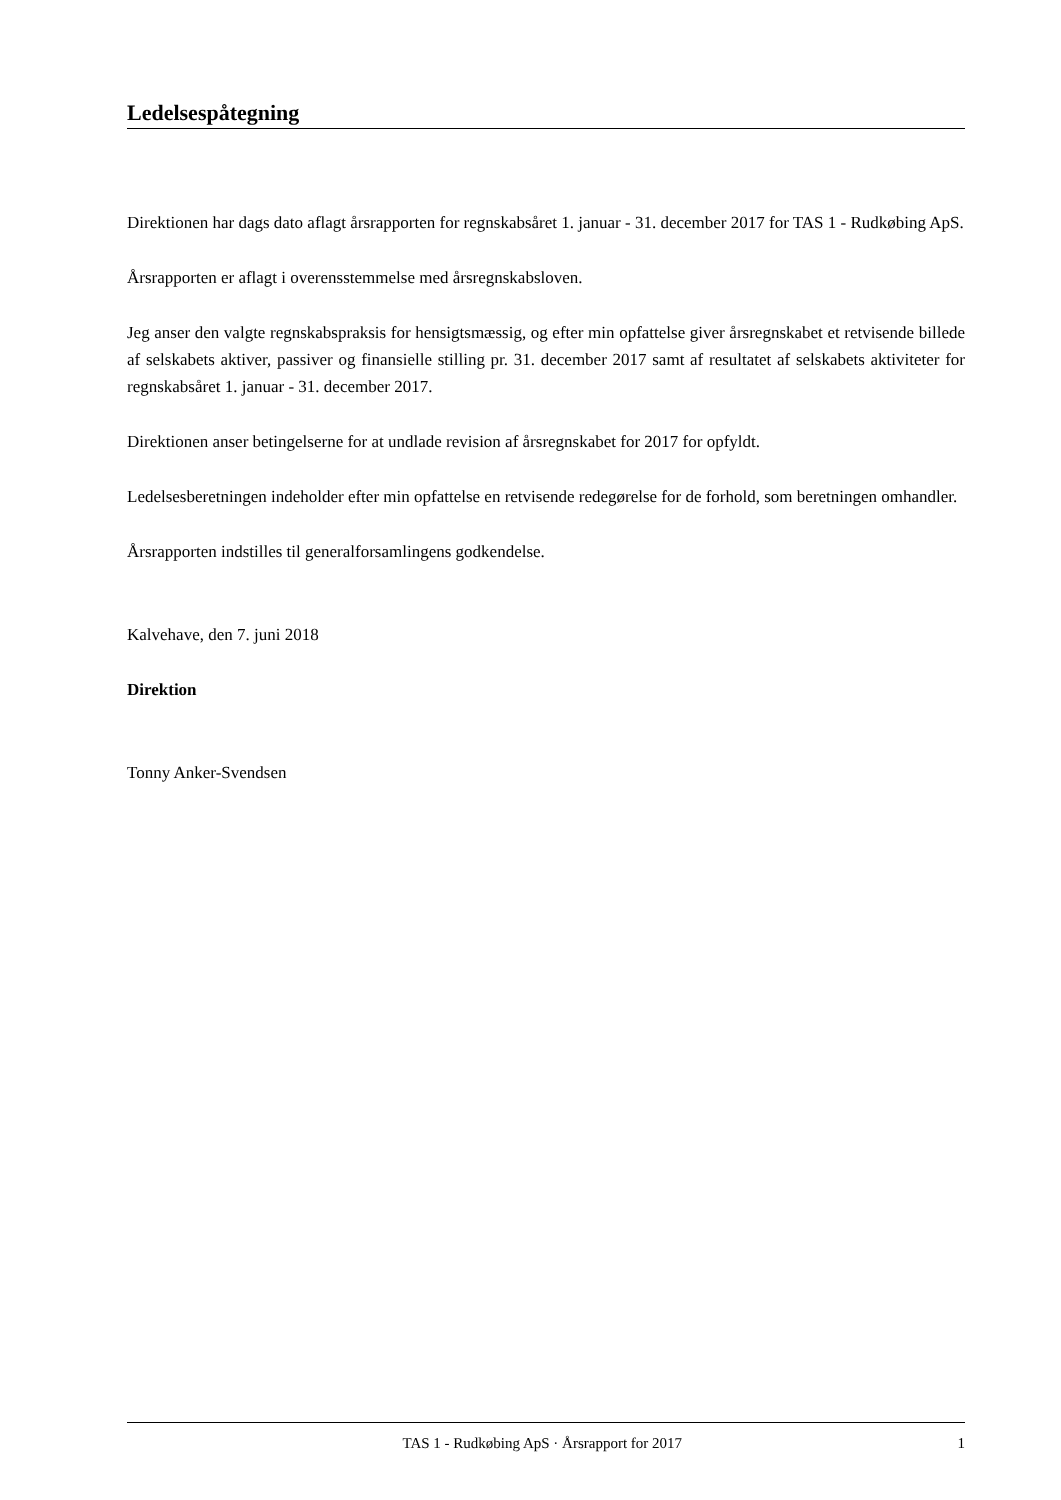Ledelsespåtegning
Direktionen har dags dato aflagt årsrapporten for regnskabsåret 1. januar - 31. december 2017 for TAS 1 - Rudkøbing ApS.
Årsrapporten er aflagt i overensstemmelse med årsregnskabsloven.
Jeg anser den valgte regnskabspraksis for hensigtsmæssig, og efter min opfattelse giver årsregnskabet et retvisende billede af selskabets aktiver, passiver og finansielle stilling pr. 31. december 2017 samt af resultatet af selskabets aktiviteter for regnskabsåret 1. januar - 31. december 2017.
Direktionen anser betingelserne for at undlade revision af årsregnskabet for 2017 for opfyldt.
Ledelsesberetningen indeholder efter min opfattelse en retvisende redegørelse for de forhold, som beretningen omhandler.
Årsrapporten indstilles til generalforsamlingens godkendelse.
Kalvehave, den 7. juni 2018
Direktion
Tonny Anker-Svendsen
TAS 1 - Rudkøbing ApS · Årsrapport for 2017 1